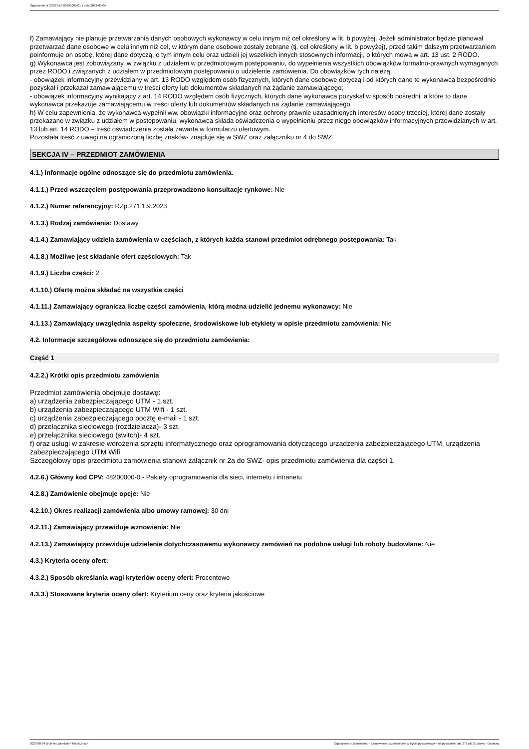Ogłoszenie nr 2023/BZP 00341005/01 z dnia 2023-08-04
f) Zamawiający nie planuje przetwarzania danych osobowych wykonawcy w celu innym niż cel określony w lit. b powyżej. Jeżeli administrator będzie planował przetwarzać dane osobowe w celu innym niż cel, w którym dane osobowe zostały zebrane (tj. cel określony w lit. b powyżej), przed takim dalszym przetwarzaniem poinformuje on osobę, której dane dotyczą, o tym innym celu oraz udzieli jej wszelkich innych stosownych informacji, o których mowa w art. 13 ust. 2 RODO.
g) Wykonawca jest zobowiązany, w związku z udziałem w przedmiotowym postępowaniu, do wypełnienia wszystkich obowiązków formalno-prawnych wymaganych przez RODO i związanych z udziałem w przedmiotowym postępowaniu o udzielenie zamówienia. Do obowiązków tych należą:
- obowiązek informacyjny przewidziany w art. 13 RODO względem osób fizycznych, których dane osobowe dotyczą i od których dane te wykonawca bezpośrednio pozyskał i przekazał zamawiającemu w treści oferty lub dokumentów składanych na żądanie zamawiającego;
- obowiązek informacyjny wynikający z art. 14 RODO względem osób fizycznych, których dane wykonawca pozyskał w sposób pośredni, a które to dane wykonawca przekazuje zamawiającemu w treści oferty lub dokumentów składanych na żądanie zamawiającego.
h) W celu zapewnienia, że wykonawca wypełnił ww. obowiązki informacyjne oraz ochrony prawnie uzasadnionych interesów osoby trzeciej, której dane zostały przekazane w związku z udziałem w postępowaniu, wykonawca składa oświadczenia o wypełnieniu przez niego obowiązków informacyjnych przewidzianych w art. 13 lub art. 14 RODO – treść oświadczenia została zawarta w formularzu ofertowym.
Pozostała treść z uwagi na ograniczoną liczbę znaków- znajduje się w SWZ oraz załączniku nr 4 do SWZ
SEKCJA IV – PRZEDMIOT ZAMÓWIENIA
4.1.) Informacje ogólne odnoszące się do przedmiotu zamówienia.
4.1.1.) Przed wszczęciem postępowania przeprowadzono konsultacje rynkowe: Nie
4.1.2.) Numer referencyjny: RZp.271.1.9.2023
4.1.3.) Rodzaj zamówienia: Dostawy
4.1.4.) Zamawiający udziela zamówienia w częściach, z których każda stanowi przedmiot odrębnego postępowania: Tak
4.1.8.) Możliwe jest składanie ofert częściowych: Tak
4.1.9.) Liczba części: 2
4.1.10.) Ofertę można składać na wszystkie części
4.1.11.) Zamawiający ogranicza liczbę części zamówienia, którą można udzielić jednemu wykonawcy: Nie
4.1.13.) Zamawiający uwzględnia aspekty społeczne, środowiskowe lub etykiety w opisie przedmiotu zamówienia: Nie
4.2. Informacje szczegółowe odnoszące się do przedmiotu zamówienia:
Część 1
4.2.2.) Krótki opis przedmiotu zamówienia
Przedmiot zamówienia obejmuje dostawę:
a) urządzenia zabezpieczającego UTM - 1 szt.
b) urządzenia zabezpieczającego UTM Wifi - 1 szt.
c) urządzenia zabezpieczającego pocztę e-mail - 1 szt.
d) przełącznika sieciowego (rozdzielacza)- 3 szt.
e) przełącznika sieciowego (switch)- 4 szt.
f) oraz usługi w zakresie wdrożenia sprzętu informatycznego oraz oprogramowania dotyczącego urządzenia zabezpieczającego UTM, urządzenia zabezpieczającego UTM Wifi
Szczegółowy opis przedmiotu zamówienia stanowi załącznik nr 2a do SWZ- opis przedmiotu zamówienia dla części 1.
4.2.6.) Główny kod CPV: 48200000-0 - Pakiety oprogramowania dla sieci, internetu i intranetu
4.2.8.) Zamówienie obejmuje opcje: Nie
4.2.10.) Okres realizacji zamówienia albo umowy ramowej: 30 dni
4.2.11.) Zamawiający przewiduje wznowienia: Nie
4.2.13.) Zamawiający przewiduje udzielenie dotychczasowemu wykonawcy zamówień na podobne usługi lub roboty budowlane: Nie
4.3.) Kryteria oceny ofert:
4.3.2.) Sposób określania wagi kryteriów oceny ofert: Procentowo
4.3.3.) Stosowane kryteria oceny ofert: Kryterium ceny oraz kryteria jakościowe
2023-08-04 Biuletyn Zamówień Publicznych Ogłoszenie o zamówieniu - Zamówienie udzielane jest w trybie podstawowym na podstawie: art. 275 pkt 2 ustawy - Dostawy